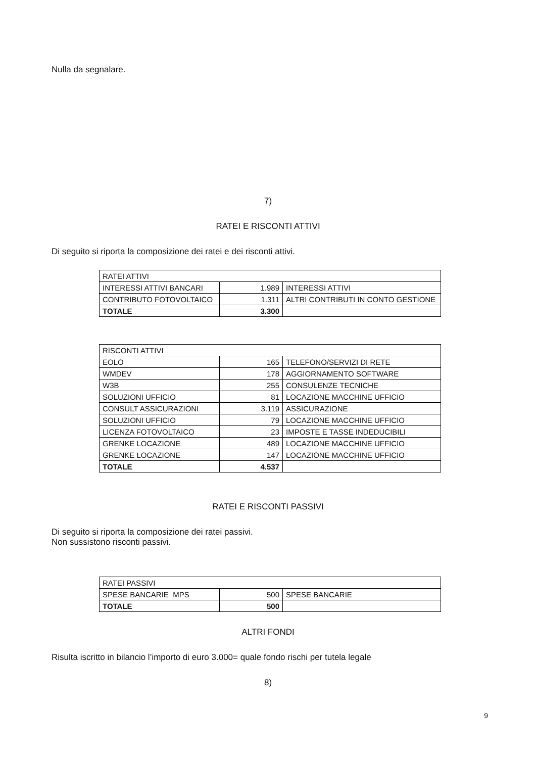Nulla da segnalare.
7)
RATEI E RISCONTI ATTIVI
Di seguito si riporta la composizione dei ratei e dei risconti attivi.
| RATEI ATTIVI | | |
| INTERESSI ATTIVI BANCARI | 1.989 | INTERESSI ATTIVI |
| CONTRIBUTO FOTOVOLTAICO | 1.311 | ALTRI CONTRIBUTI IN CONTO GESTIONE |
| TOTALE | 3.300 | |
| RISCONTI ATTIVI | | |
| EOLO | 165 | TELEFONO/SERVIZI DI RETE |
| WMDEV | 178 | AGGIORNAMENTO SOFTWARE |
| W3B | 255 | CONSULENZE TECNICHE |
| SOLUZIONI UFFICIO | 81 | LOCAZIONE MACCHINE UFFICIO |
| CONSULT ASSICURAZIONI | 3.119 | ASSICURAZIONE |
| SOLUZIONI UFFICIO | 79 | LOCAZIONE MACCHINE UFFICIO |
| LICENZA FOTOVOLTAICO | 23 | IMPOSTE E TASSE INDEDUCIBILI |
| GRENKE LOCAZIONE | 489 | LOCAZIONE MACCHINE UFFICIO |
| GRENKE LOCAZIONE | 147 | LOCAZIONE MACCHINE UFFICIO |
| TOTALE | 4.537 | |
RATEI E RISCONTI PASSIVI
Di seguito si riporta la composizione dei ratei passivi.
Non sussistono risconti passivi.
| RATEI PASSIVI | | |
| SPESE BANCARIE MPS | 500 | SPESE BANCARIE |
| TOTALE | 500 | |
ALTRI FONDI
Risulta iscritto in bilancio l’importo di euro 3.000= quale fondo rischi per tutela legale
8)
9